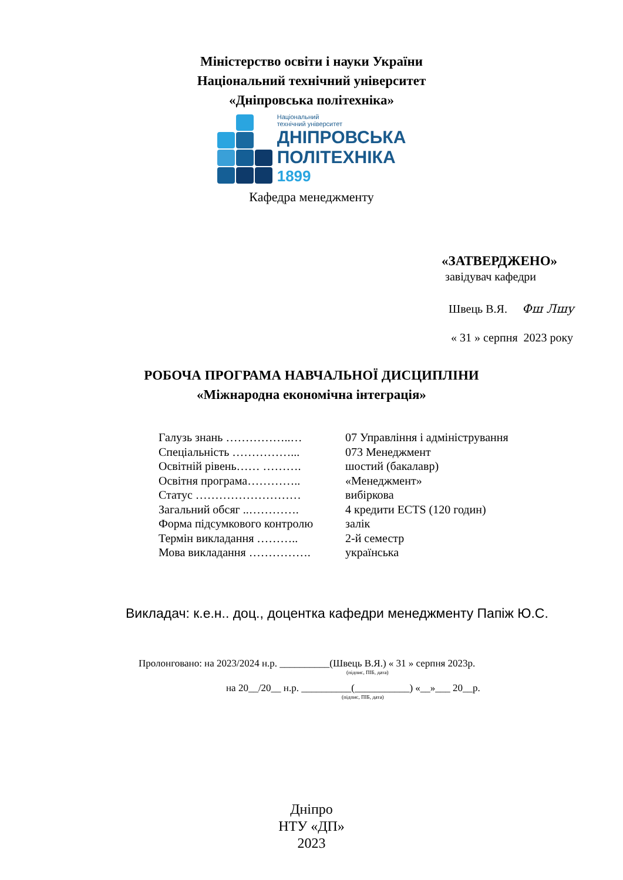Міністерство освіти і науки України
Національний технічний університет
«Дніпровська політехніка»
Національний
технічний університет
ДНІПРОВСЬКА
ПОЛІТЕХНІКА
1899
Кафедра менеджменту
«ЗАТВЕРДЖЕНО»
завідувач кафедри
Швець В.Я. Фш Лшу
« 31 » серпня 2023 року
РОБОЧА ПРОГРАМА НАВЧАЛЬНОЇ ДИСЦИПЛІНИ
«Міжнародна економічна інтеграція»
| Галузь знань ……………..… | 07 Управління і адміністрування |
| Спеціальність ……………... | 073 Менеджмент |
| Освітній рівень…… ………. | шостий (бакалавр) |
| Освітня програма………….. | «Менеджмент» |
| Статус ……………………… | вибіркова |
| Загальний обсяг ..…………. | 4 кредити ЕСТS (120 годин) |
| Форма підсумкового контролю | залік |
| Термін викладання ……….. | 2-й семестр |
| Мова викладання ……………. | українська |
Викладач: к.е.н.. доц., доцентка кафедри менеджменту Папіж Ю.С.
Пролонговано: на 2023/2024 н.р. __________(Швець В.Я.) « 31 » серпня 2023р.
(підпис, ПІБ, дата)
на 20__/20__ н.р. __________(___________) «__»___ 20__р.
(підпис, ПІБ, дата)
Дніпро
НТУ «ДП»
2023